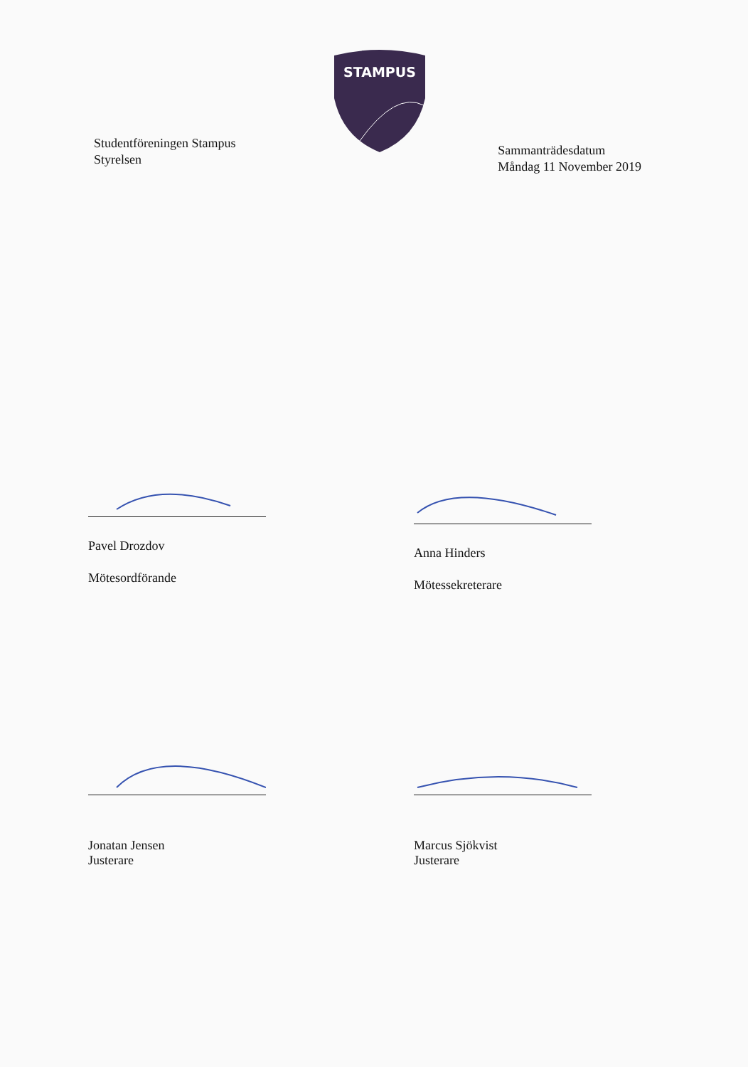STAMPUS
Studentföreningen Stampus
Styrelsen
Sammanträdesdatum
Måndag 11 November 2019
Pavel Drozdov
Mötesordförande
Anna Hinders
Mötessekreterare
Jonatan Jensen
Justerare
Marcus Sjökvist
Justerare